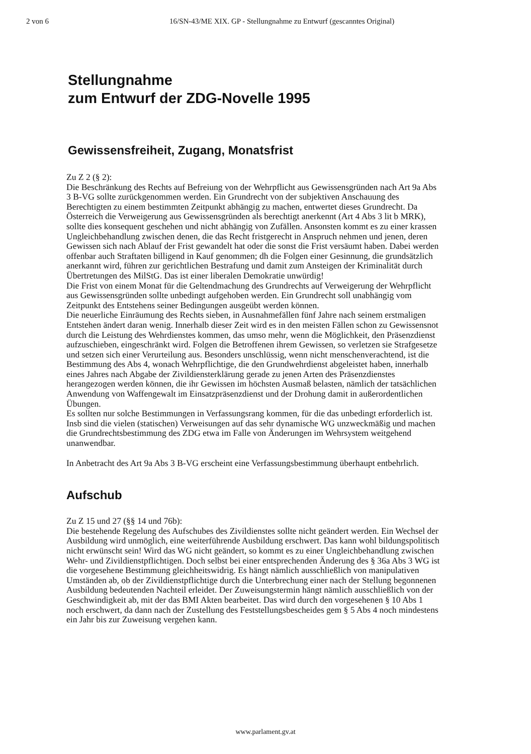2 von 6 16/SN-43/ME XIX. GP - Stellungnahme zu Entwurf (gescanntes Original)
Stellungnahme
zum Entwurf der ZDG-Novelle 1995
Gewissensfreiheit, Zugang, Monatsfrist
Zu Z 2 (§ 2):
Die Beschränkung des Rechts auf Befreiung von der Wehrpflicht aus Gewissensgründen nach Art 9a Abs 3 B-VG sollte zurückgenommen werden. Ein Grundrecht von der subjektiven Anschauung des Berechtigten zu einem bestimmten Zeitpunkt abhängig zu machen, entwertet dieses Grundrecht. Da Österreich die Verweigerung aus Gewissensgründen als berechtigt anerkennt (Art 4 Abs 3 lit b MRK), sollte dies konsequent geschehen und nicht abhängig von Zufällen. Ansonsten kommt es zu einer krassen Ungleichbehandlung zwischen denen, die das Recht fristgerecht in Anspruch nehmen und jenen, deren Gewissen sich nach Ablauf der Frist gewandelt hat oder die sonst die Frist versäumt haben. Dabei werden offenbar auch Straftaten billigend in Kauf genommen; dh die Folgen einer Gesinnung, die grundsätzlich anerkannt wird, führen zur gerichtlichen Bestrafung und damit zum Ansteigen der Kriminalität durch Übertretungen des MilStG. Das ist einer liberalen Demokratie unwürdig!
Die Frist von einem Monat für die Geltendmachung des Grundrechts auf Verweigerung der Wehrpflicht aus Gewissensgründen sollte unbedingt aufgehoben werden. Ein Grundrecht soll unabhängig vom Zeitpunkt des Entstehens seiner Bedingungen ausgeübt werden können.
Die neuerliche Einräumung des Rechts sieben, in Ausnahmefällen fünf Jahre nach seinem erstmaligen Entstehen ändert daran wenig. Innerhalb dieser Zeit wird es in den meisten Fällen schon zu Gewissensnot durch die Leistung des Wehrdienstes kommen, das umso mehr, wenn die Möglichkeit, den Präsenzdienst aufzuschieben, eingeschränkt wird. Folgen die Betroffenen ihrem Gewissen, so verletzen sie Strafgesetze und setzen sich einer Verurteilung aus. Besonders unschlüssig, wenn nicht menschenverachtend, ist die Bestimmung des Abs 4, wonach Wehrpflichtige, die den Grundwehrdienst abgeleistet haben, innerhalb eines Jahres nach Abgabe der Zivildiensterklärung gerade zu jenen Arten des Präsenzdienstes herangezogen werden können, die ihr Gewissen im höchsten Ausmaß belasten, nämlich der tatsächlichen Anwendung von Waffengewalt im Einsatzpräsenzdienst und der Drohung damit in außerordentlichen Übungen.
Es sollten nur solche Bestimmungen in Verfassungsrang kommen, für die das unbedingt erforderlich ist. Insb sind die vielen (statischen) Verweisungen auf das sehr dynamische WG unzweckmäßig und machen die Grundrechtsbestimmung des ZDG etwa im Falle von Änderungen im Wehrsystem weitgehend unanwendbar.
In Anbetracht des Art 9a Abs 3 B-VG erscheint eine Verfassungsbestimmung überhaupt entbehrlich.
Aufschub
Zu Z 15 und 27 (§§ 14 und 76b):
Die bestehende Regelung des Aufschubes des Zivildienstes sollte nicht geändert werden. Ein Wechsel der Ausbildung wird unmöglich, eine weiterführende Ausbildung erschwert. Das kann wohl bildungspolitisch nicht erwünscht sein! Wird das WG nicht geändert, so kommt es zu einer Ungleichbehandlung zwischen Wehr- und Zivildienstpflichtigen. Doch selbst bei einer entsprechenden Änderung des § 36a Abs 3 WG ist die vorgesehene Bestimmung gleichheitswidrig. Es hängt nämlich ausschließlich von manipulativen Umständen ab, ob der Zivildienstpflichtige durch die Unterbrechung einer nach der Stellung begonnenen Ausbildung bedeutenden Nachteil erleidet. Der Zuweisungstermin hängt nämlich ausschließlich von der Geschwindigkeit ab, mit der das BMI Akten bearbeitet. Das wird durch den vorgesehenen § 10 Abs 1 noch erschwert, da dann nach der Zustellung des Feststellungsbescheides gem § 5 Abs 4 noch mindestens ein Jahr bis zur Zuweisung vergehen kann.
www.parlament.gv.at